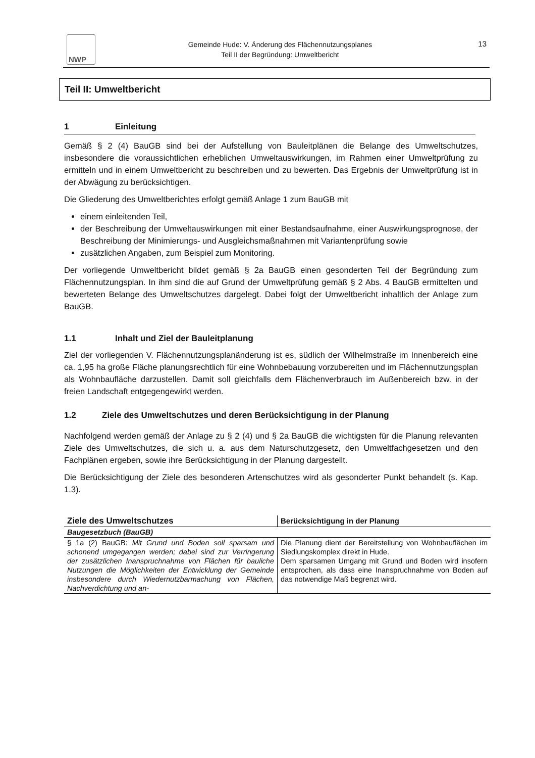NWP
Gemeinde Hude: V. Änderung des Flächennutzungsplanes
Teil II der Begründung: Umweltbericht
13
Teil II: Umweltbericht
1 Einleitung
Gemäß § 2 (4) BauGB sind bei der Aufstellung von Bauleitplänen die Belange des Umweltschutzes, insbesondere die voraussichtlichen erheblichen Umweltauswirkungen, im Rahmen einer Umweltprüfung zu ermitteln und in einem Umweltbericht zu beschreiben und zu bewerten. Das Ergebnis der Umweltprüfung ist in der Abwägung zu berücksichtigen.
Die Gliederung des Umweltberichtes erfolgt gemäß Anlage 1 zum BauGB mit
einem einleitenden Teil,
der Beschreibung der Umweltauswirkungen mit einer Bestandsaufnahme, einer Auswirkungsprognose, der Beschreibung der Minimierungs- und Ausgleichsmaßnahmen mit Variantenprüfung sowie
zusätzlichen Angaben, zum Beispiel zum Monitoring.
Der vorliegende Umweltbericht bildet gemäß § 2a BauGB einen gesonderten Teil der Begründung zum Flächennutzungsplan. In ihm sind die auf Grund der Umweltprüfung gemäß § 2 Abs. 4 BauGB ermittelten und bewerteten Belange des Umweltschutzes dargelegt. Dabei folgt der Umweltbericht inhaltlich der Anlage zum BauGB.
1.1 Inhalt und Ziel der Bauleitplanung
Ziel der vorliegenden V. Flächennutzungsplanänderung ist es, südlich der Wilhelmstraße im Innenbereich eine ca. 1,95 ha große Fläche planungsrechtlich für eine Wohnbebauung vorzubereiten und im Flächennutzungsplan als Wohnbaufläche darzustellen. Damit soll gleichfalls dem Flächenverbrauch im Außenbereich bzw. in der freien Landschaft entgegengewirkt werden.
1.2 Ziele des Umweltschutzes und deren Berücksichtigung in der Planung
Nachfolgend werden gemäß der Anlage zu § 2 (4) und § 2a BauGB die wichtigsten für die Planung relevanten Ziele des Umweltschutzes, die sich u. a. aus dem Naturschutzgesetz, den Umweltfachgesetzen und den Fachplänen ergeben, sowie ihre Berücksichtigung in der Planung dargestellt.
Die Berücksichtigung der Ziele des besonderen Artenschutzes wird als gesonderter Punkt behandelt (s. Kap. 1.3).
| Ziele des Umweltschutzes | Berücksichtigung in der Planung |
| --- | --- |
| Baugesetzbuch (BauGB) | |
| § 1a (2) BauGB: Mit Grund und Boden soll sparsam und schonend umgegangen werden; dabei sind zur Verringerung der zusätzlichen Inanspruchnahme von Flächen für bauliche Nutzungen die Möglichkeiten der Entwicklung der Gemeinde insbesondere durch Wiedernutzbarmachung von Flächen, Nachverdichtung und an- | Die Planung dient der Bereitstellung von Wohnbauflächen im Siedlungskomplex direkt in Hude. Dem sparsamen Umgang mit Grund und Boden wird insofern entsprochen, als dass eine Inanspruchnahme von Boden auf das notwendige Maß begrenzt wird. |